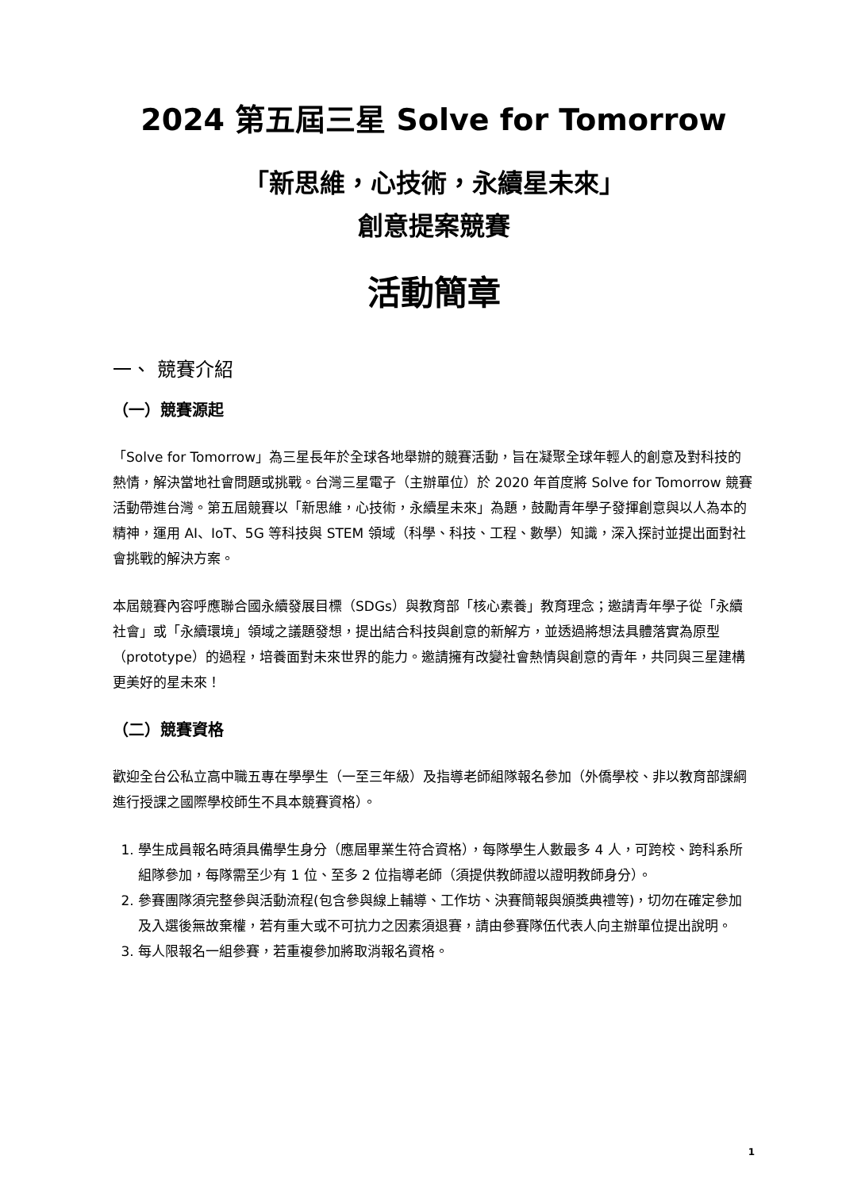2024 第五屆三星 Solve for Tomorrow
「新思維，心技術，永續星未來」
創意提案競賽
活動簡章
一、 競賽介紹
（一）競賽源起
「Solve for Tomorrow」為三星長年於全球各地舉辦的競賽活動，旨在凝聚全球年輕人的創意及對科技的熱情，解決當地社會問題或挑戰。台灣三星電子（主辦單位）於 2020 年首度將 Solve for Tomorrow 競賽活動帶進台灣。第五屆競賽以「新思維，心技術，永續星未來」為題，鼓勵青年學子發揮創意與以人為本的精神，運用 AI、IoT、5G 等科技與 STEM 領域（科學、科技、工程、數學）知識，深入探討並提出面對社會挑戰的解決方案。
本屆競賽內容呼應聯合國永續發展目標（SDGs）與教育部「核心素養」教育理念；邀請青年學子從「永續社會」或「永續環境」領域之議題發想，提出結合科技與創意的新解方，並透過將想法具體落實為原型（prototype）的過程，培養面對未來世界的能力。邀請擁有改變社會熱情與創意的青年，共同與三星建構更美好的星未來！
（二）競賽資格
歡迎全台公私立高中職五專在學學生（一至三年級）及指導老師組隊報名參加（外僑學校、非以教育部課綱進行授課之國際學校師生不具本競賽資格）。
1. 學生成員報名時須具備學生身分（應屆畢業生符合資格），每隊學生人數最多 4 人，可跨校、跨科系所組隊參加，每隊需至少有 1 位、至多 2 位指導老師（須提供教師證以證明教師身分）。
2. 參賽團隊須完整參與活動流程(包含參與線上輔導、工作坊、決賽簡報與頒獎典禮等)，切勿在確定參加及入選後無故棄權，若有重大或不可抗力之因素須退賽，請由參賽隊伍代表人向主辦單位提出說明。
3. 每人限報名一組參賽，若重複參加將取消報名資格。
1